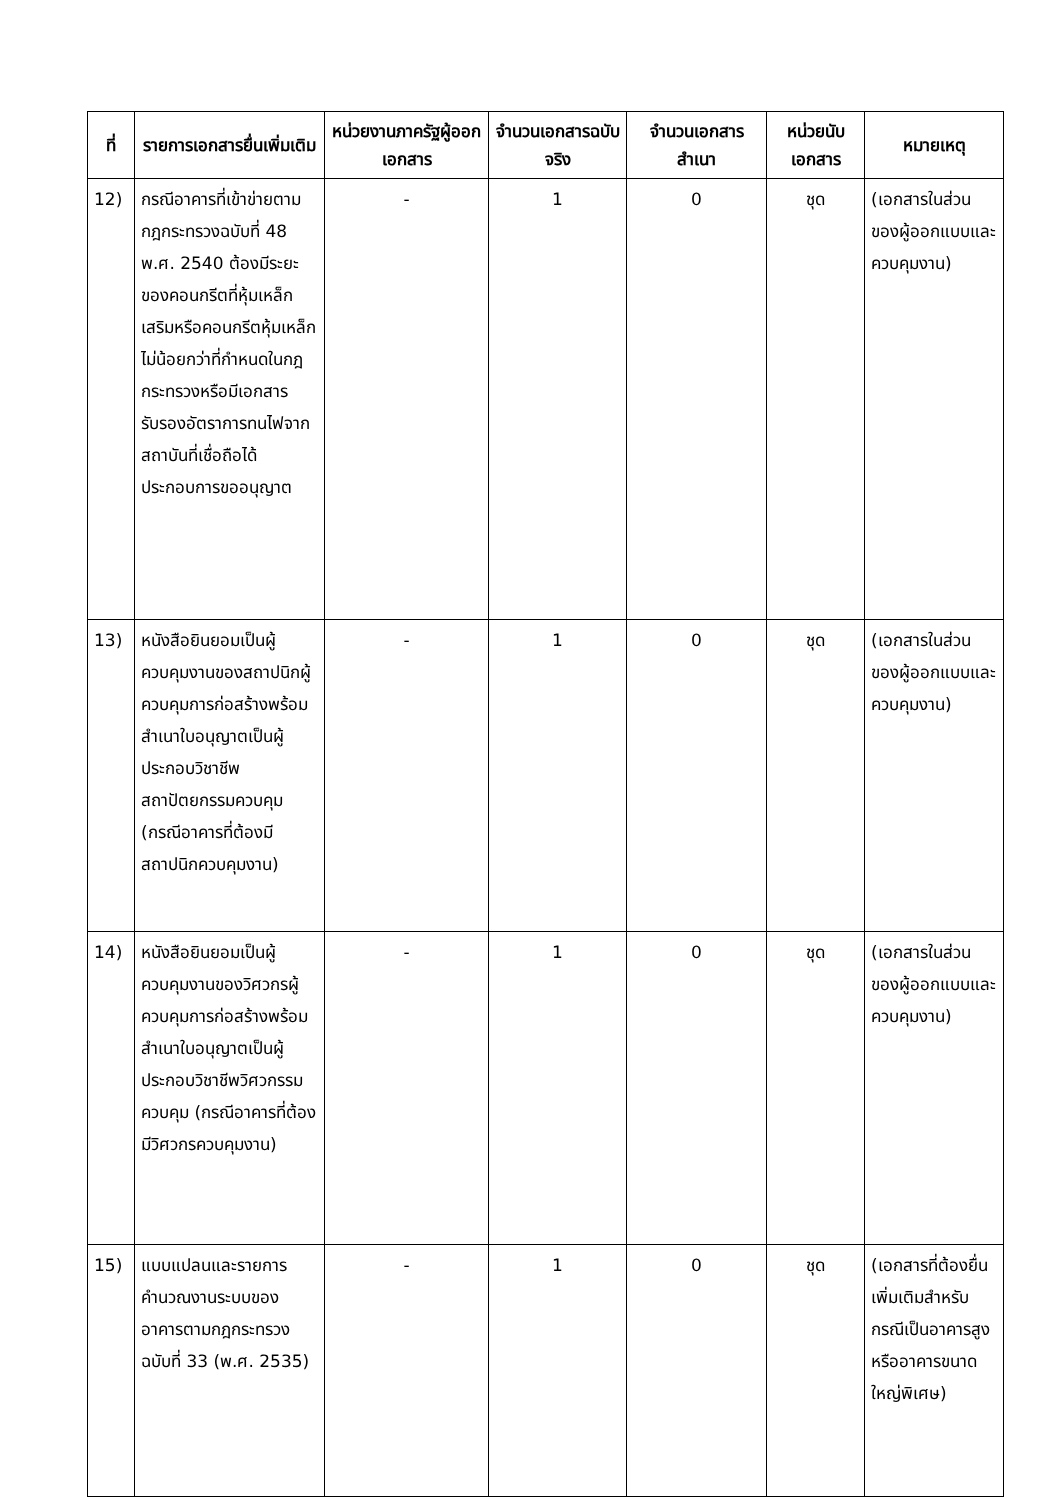| ที่ | รายการเอกสารยื่นเพิ่มเติม | หน่วยงานภาครัฐผู้ออกเอกสาร | จำนวนเอกสารฉบับจริง | จำนวนเอกสารสำเนา | หน่วยนับเอกสาร | หมายเหตุ |
| --- | --- | --- | --- | --- | --- | --- |
| 12) | กรณีอาคารที่เข้าข่ายตามกฎกระทรวงฉบับที่ 48 พ.ศ. 2540 ต้องมีระยะของคอนกรีตที่หุ้มเหล็กเสริมหรือคอนกรีตหุ้มเหล็กไม่น้อยกว่าที่กำหนดในกฎกระทรวงหรือมีเอกสารรับรองอัตราการทนไฟจากสถาบันที่เชื่อถือได้ ประกอบการขออนุญาต | - | 1 | 0 | ชุด | (เอกสารในส่วนของผู้ออกแบบและควบคุมงาน) |
| 13) | หนังสือยินยอมเป็นผู้ควบคุมงานของสถาปนิกผู้ควบคุมการก่อสร้างพร้อมสำเนาใบอนุญาตเป็นผู้ประกอบวิชาชีพสถาปัตยกรรมควบคุม (กรณีอาคารที่ต้องมีสถาปนิกควบคุมงาน) | - | 1 | 0 | ชุด | (เอกสารในส่วนของผู้ออกแบบและควบคุมงาน) |
| 14) | หนังสือยินยอมเป็นผู้ควบคุมงานของวิศวกรผู้ควบคุมการก่อสร้างพร้อมสำเนาใบอนุญาตเป็นผู้ประกอบวิชาชีพวิศวกรรมควบคุม (กรณีอาคารที่ต้องมีวิศวกรควบคุมงาน) | - | 1 | 0 | ชุด | (เอกสารในส่วนของผู้ออกแบบและควบคุมงาน) |
| 15) | แบบแปลนและรายการคำนวณงานระบบของอาคารตามกฎกระทรวงฉบับที่ 33 (พ.ศ. 2535) | - | 1 | 0 | ชุด | (เอกสารที่ต้องยื่นเพิ่มเติมสำหรับกรณีเป็นอาคารสูงหรืออาคารขนาดใหญ่พิเศษ) |